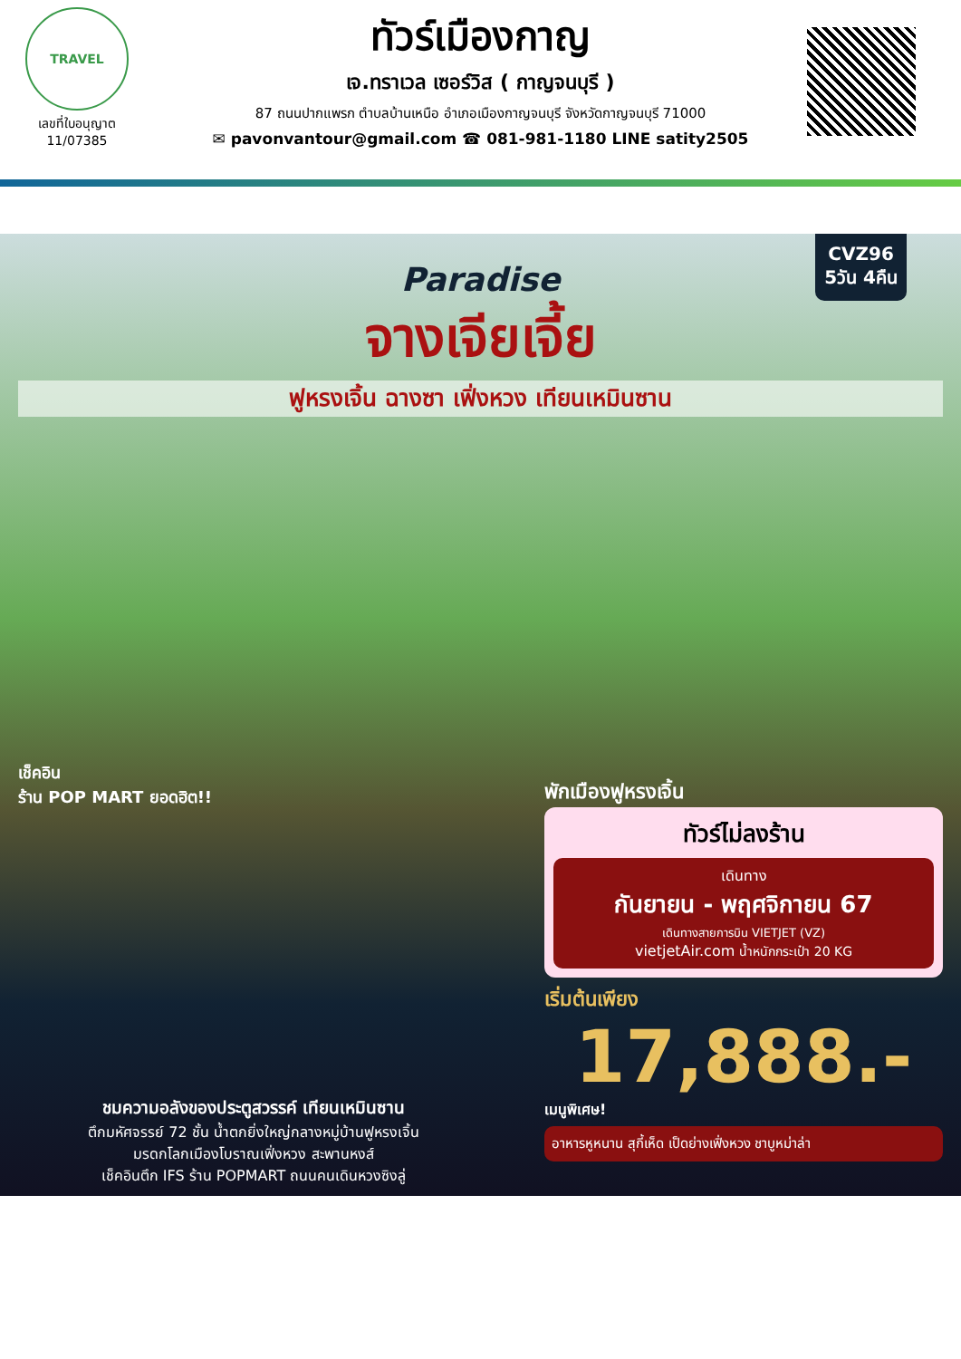TRAVEL
เลขที่ใบอนุญาต
11/07385
ทัวร์เมืองกาญ
เจ.ทราเวล เซอร์วิส ( กาญจนบุรี )
87 ถนนปากแพรก ตำบลบ้านเหนือ อำเภอเมืองกาญจนบุรี จังหวัดกาญจนบุรี 71000
✉ pavonvantour@gmail.com ☎ 081-981-1180 LINE satity2505
CVZ96
5วัน 4คืน
Paradise
จางเจียเจี้ย
ฟูหรงเจิ้น ฉางซา เฟิ่งหวง เทียนเหมินซาน
เช็คอิน
ร้าน POP MART ยอดฮิต!!
พักเมืองฟูหรงเจิ้น
ทัวร์ไม่ลงร้าน
เดินทาง
กันยายน - พฤศจิกายน 67
เดินทางสายการบิน VIETJET (VZ)
vietjetAir.com น้ำหนักกระเป๋า 20 KG
เริ่มต้นเพียง
17,888.-
เมนูพิเศษ!
อาหารหูหนาน สุกี้เห็ด เป็ดย่างเฟิ่งหวง ชาบูหม่าล่า
ชมความอลังของประตูสวรรค์ เทียนเหมินซาน
ตึกมหัศจรรย์ 72 ชั้น น้ำตกยิ่งใหญ่กลางหมู่บ้านฟูหรงเจิ้น
มรดกโลกเมืองโบราณเฟิ่งหวง สะพานหงส์
เช็คอินตึก IFS ร้าน POPMART ถนนคนเดินหวงซิงลู่